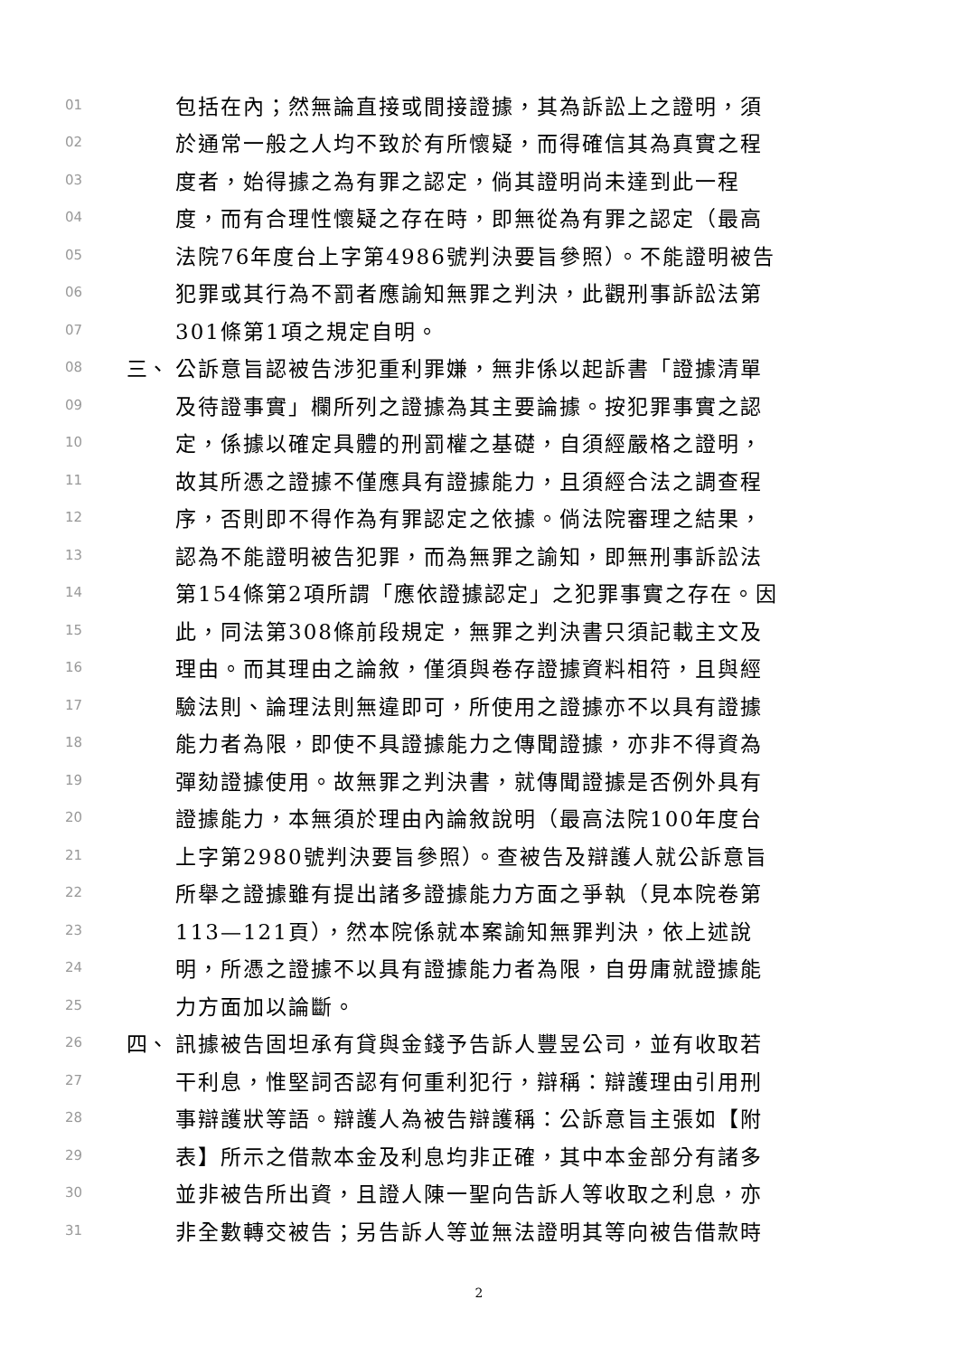01 包括在內；然無論直接或間接證據，其為訴訟上之證明，須
02 於通常一般之人均不致於有所懷疑，而得確信其為真實之程
03 度者，始得據之為有罪之認定，倘其證明尚未達到此一程
04 度，而有合理性懷疑之存在時，即無從為有罪之認定（最高
05 法院76年度台上字第4986號判決要旨參照）。不能證明被告
06 犯罪或其行為不罰者應諭知無罪之判決，此觀刑事訴訟法第
07 301條第1項之規定自明。
08 三、 公訴意旨認被告涉犯重利罪嫌，無非係以起訴書「證據清單
09 及待證事實」欄所列之證據為其主要論據。按犯罪事實之認
10 定，係據以確定具體的刑罰權之基礎，自須經嚴格之證明，
11 故其所憑之證據不僅應具有證據能力，且須經合法之調查程
12 序，否則即不得作為有罪認定之依據。倘法院審理之結果，
13 認為不能證明被告犯罪，而為無罪之諭知，即無刑事訴訟法
14 第154條第2項所謂「應依證據認定」之犯罪事實之存在。因
15 此，同法第308條前段規定，無罪之判決書只須記載主文及
16 理由。而其理由之論敘，僅須與卷存證據資料相符，且與經
17 驗法則、論理法則無違即可，所使用之證據亦不以具有證據
18 能力者為限，即使不具證據能力之傳聞證據，亦非不得資為
19 彈劾證據使用。故無罪之判決書，就傳聞證據是否例外具有
20 證據能力，本無須於理由內論敘說明（最高法院100年度台
21 上字第2980號判決要旨參照）。查被告及辯護人就公訴意旨
22 所舉之證據雖有提出諸多證據能力方面之爭執（見本院卷第
23 113—121頁），然本院係就本案諭知無罪判決，依上述說
24 明，所憑之證據不以具有證據能力者為限，自毋庸就證據能
25 力方面加以論斷。
26 四、 訊據被告固坦承有貸與金錢予告訴人豐昱公司，並有收取若
27 干利息，惟堅詞否認有何重利犯行，辯稱：辯護理由引用刑
28 事辯護狀等語。辯護人為被告辯護稱：公訴意旨主張如【附
29 表】所示之借款本金及利息均非正確，其中本金部分有諸多
30 並非被告所出資，且證人陳一聖向告訴人等收取之利息，亦
31 非全數轉交被告；另告訴人等並無法證明其等向被告借款時
2